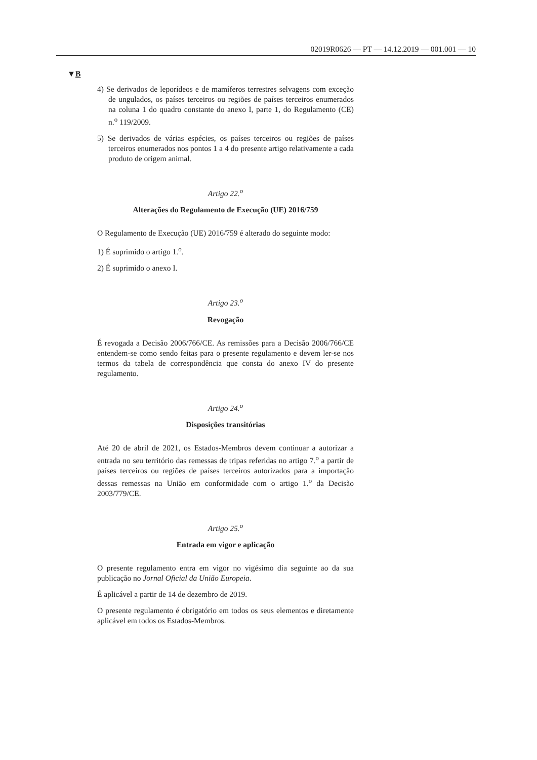02019R0626 — PT — 14.12.2019 — 001.001 — 10
▼B
4) Se derivados de leporídeos e de mamíferos terrestres selvagens com exceção de ungulados, os países terceiros ou regiões de países terceiros enumerados na coluna 1 do quadro constante do anexo I, parte 1, do Regulamento (CE) n.<sup>o</sup> 119/2009.
5) Se derivados de várias espécies, os países terceiros ou regiões de países terceiros enumerados nos pontos 1 a 4 do presente artigo relativamente a cada produto de origem animal.
Artigo 22.<sup>o</sup>
Alterações do Regulamento de Execução (UE) 2016/759
O Regulamento de Execução (UE) 2016/759 é alterado do seguinte modo:
1) É suprimido o artigo 1.<sup>o</sup>.
2) É suprimido o anexo I.
Artigo 23.<sup>o</sup>
Revogação
É revogada a Decisão 2006/766/CE. As remissões para a Decisão 2006/766/CE entendem-se como sendo feitas para o presente regulamento e devem ler-se nos termos da tabela de correspondência que consta do anexo IV do presente regulamento.
Artigo 24.<sup>o</sup>
Disposições transitórias
Até 20 de abril de 2021, os Estados-Membros devem continuar a autorizar a entrada no seu território das remessas de tripas referidas no artigo 7.<sup>o</sup> a partir de países terceiros ou regiões de países terceiros autorizados para a importação dessas remessas na União em conformidade com o artigo 1.<sup>o</sup> da Decisão 2003/779/CE.
Artigo 25.<sup>o</sup>
Entrada em vigor e aplicação
O presente regulamento entra em vigor no vigésimo dia seguinte ao da sua publicação no Jornal Oficial da União Europeia.
É aplicável a partir de 14 de dezembro de 2019.
O presente regulamento é obrigatório em todos os seus elementos e diretamente aplicável em todos os Estados-Membros.